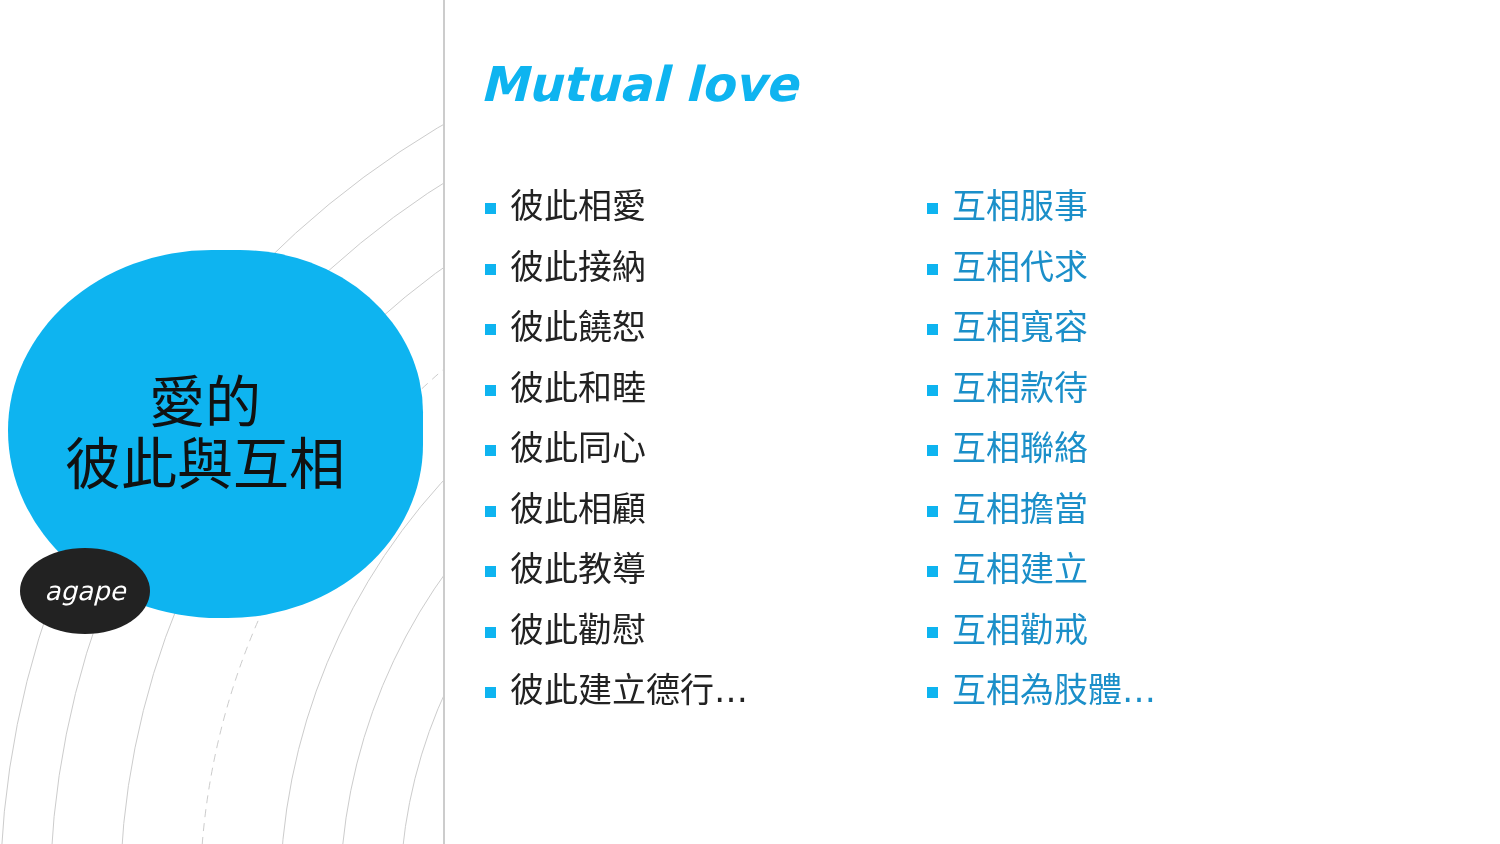愛的
彼此與互相
agape
Mutual love
彼此相愛
彼此接納
彼此饒恕
彼此和睦
彼此同心
彼此相顧
彼此教導
彼此勸慰
彼此建立德行…
互相服事
互相代求
互相寬容
互相款待
互相聯絡
互相擔當
互相建立
互相勸戒
互相為肢體…